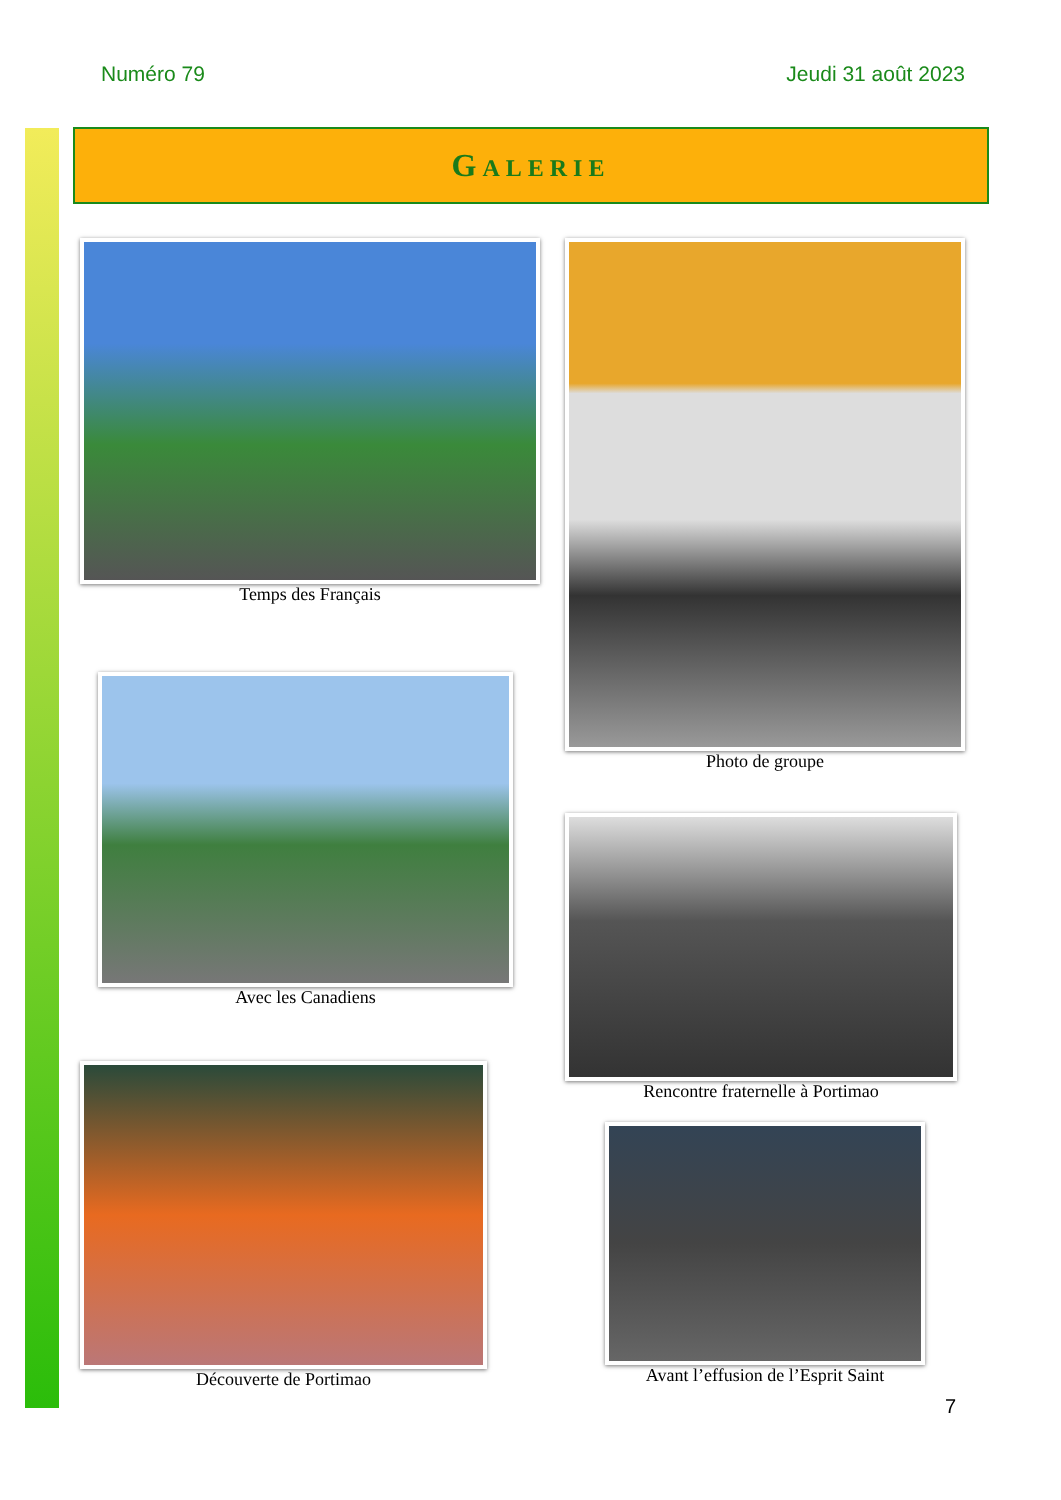Numéro 79 Jeudi 31 août 2023
GALERIE
Temps des Français Photo de groupe
Avec les Canadiens
Rencontre fraternelle à Portimao
Découverte de Portimao
Avant l’effusion de l’Esprit Saint
7